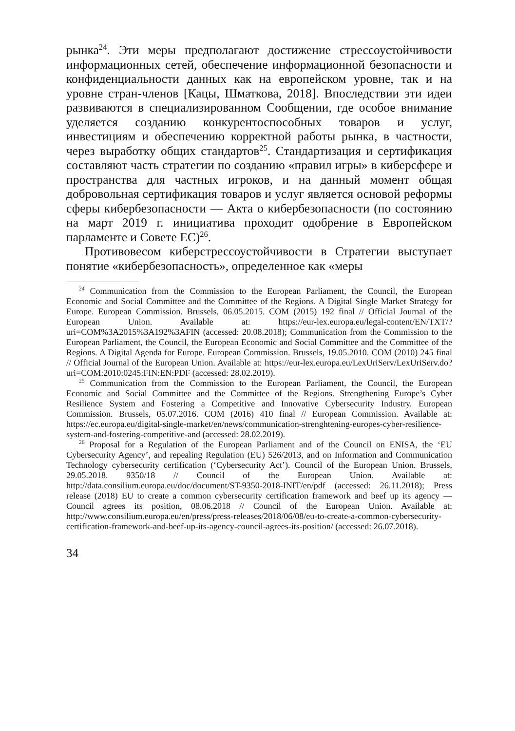рынка<sup>24</sup>. Эти меры предполагают достижение стрессоустойчивости информационных сетей, обеспечение информационной безопасности и конфиденциальности данных как на европейском уровне, так и на уровне стран-членов [Кацы, Шматкова, 2018]. Впоследствии эти идеи развиваются в специализированном Сообщении, где особое внимание уделяется созданию конкурентоспособных товаров и услуг, инвестициям и обеспечению корректной работы рынка, в частности, через выработку общих стандартов<sup>25</sup>. Стандартизация и сертификация составляют часть стратегии по созданию «правил игры» в киберсфере и пространства для частных игроков, и на данный момент общая добровольная сертификация товаров и услуг является основой реформы сферы кибербезопасности — Акта о кибербезопасности (по состоянию на март 2019 г. инициатива проходит одобрение в Европейском парламенте и Совете ЕС)<sup>26</sup>.
Противовесом киберстрессоустойчивости в Стратегии выступает понятие «кибербезопасность», определенное как «меры
<sup>24</sup> Communication from the Commission to the European Parliament, the Council, the European Economic and Social Committee and the Committee of the Regions. A Digital Single Market Strategy for Europe. European Commission. Brussels, 06.05.2015. COM (2015) 192 final // Official Journal of the European Union. Available at: https://eur-lex.europa.eu/legal-content/EN/TXT/?uri=COM%3A2015%3A192%3AFIN (accessed: 20.08.2018); Communication from the Commission to the European Parliament, the Council, the European Economic and Social Committee and the Committee of the Regions. A Digital Agenda for Europe. European Commission. Brussels, 19.05.2010. COM (2010) 245 final // Official Journal of the European Union. Available at: https://eur-lex.europa.eu/LexUriServ/LexUriServ.do?uri=COM:2010:0245:FIN:EN:PDF (accessed: 28.02.2019).
<sup>25</sup> Communication from the Commission to the European Parliament, the Council, the European Economic and Social Committee and the Committee of the Regions. Strengthening Europe’s Cyber Resilience System and Fostering a Competitive and Innovative Cybersecurity Industry. European Commission. Brussels, 05.07.2016. COM (2016) 410 final // European Commission. Available at: https://ec.europa.eu/digital-single-market/en/news/communication-strenghtening-europes-cyber-resilience-system-and-fostering-competitive-and (accessed: 28.02.2019).
<sup>26</sup> Proposal for a Regulation of the European Parliament and of the Council on ENISA, the ‘EU Cybersecurity Agency’, and repealing Regulation (EU) 526/2013, and on Information and Communication Technology cybersecurity certification (‘Cybersecurity Act’). Council of the European Union. Brussels, 29.05.2018. 9350/18 // Council of the European Union. Available at: http://data.consilium.europa.eu/doc/document/ST-9350-2018-INIT/en/pdf (accessed: 26.11.2018); Press release (2018) EU to create a common cybersecurity certification framework and beef up its agency — Council agrees its position, 08.06.2018 // Council of the European Union. Available at: http://www.consilium.europa.eu/en/press/press-releases/2018/06/08/eu-to-create-a-common-cybersecurity-certification-framework-and-beef-up-its-agency-council-agrees-its-position/ (accessed: 26.07.2018).
34